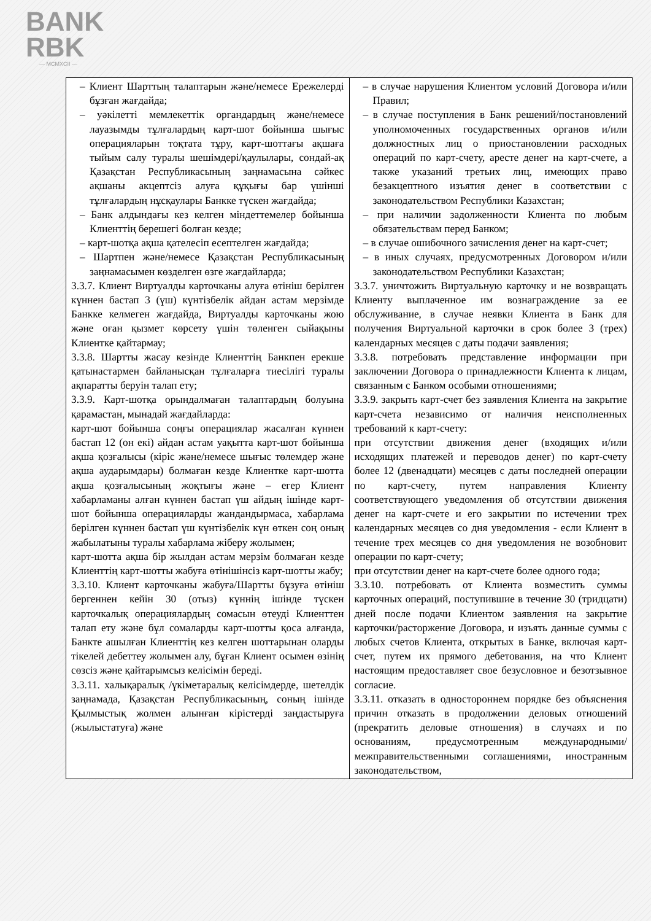BANK
RBK
— MCMXCII —
| – Клиент Шарттың талаптарын және/немесе Ережелерді бұзған жағдайда; – уәкілетті мемлекеттік органдардың және/немесе лауазымды тұлғалардың карт-шот бойынша шығыс операцияларын тоқтата тұру, карт-шоттағы ақшаға тыйым салу туралы шешімдері/қаулылары, сондай-ақ Қазақстан Республикасының заңнамасына сәйкес ақшаны акцептсіз алуға құқығы бар үшінші тұлғалардың нұсқаулары Банкке түскен жағдайда; – Банк алдындағы кез келген міндеттемелер бойынша Клиенттің берешегі болған кезде; – карт-шотқа ақша қателесіп есептелген жағдайда; – Шартпен және/немесе Қазақстан Республикасының заңнамасымен көзделген өзге жағдайларда; 3.3.7. Клиент Виртуалды карточканы алуға өтініш берілген күннен бастап 3 (үш) күнтізбелік айдан астам мерзімде Банкке келмеген жағдайда, Виртуалды карточканы жою және оған қызмет көрсету үшін төленген сыйақыны Клиентке қайтармау; 3.3.8. Шартты жасау кезінде Клиенттің Банкпен ерекше қатынастармен байланысқан тұлғаларға тиесілігі туралы ақпаратты беруін талап ету; 3.3.9. Карт-шотқа орындалмаған талаптардың болуына қарамастан, мынадай жағдайларда: карт-шот бойынша соңғы операциялар жасалған күннен бастап 12 (он екі) айдан астам уақытта карт-шот бойынша ақша қозғалысы (кіріс және/немесе шығыс төлемдер және ақша аударымдары) болмаған кезде Клиентке карт-шотта ақша қозғалысының жоқтығы және – егер Клиент хабарламаны алған күннен бастап үш айдың ішінде карт-шот бойынша операцияларды жандандырмаса, хабарлама берілген күннен бастап үш күнтізбелік күн өткен соң оның жабылатыны туралы хабарлама жіберу жолымен; карт-шотта ақша бір жылдан астам мерзім болмаған кезде Клиенттің карт-шотты жабуға өтінішінсіз карт-шотты жабу; 3.3.10. Клиент карточканы жабуға/Шартты бұзуға өтініш бергеннен кейін 30 (отыз) күннің ішінде түскен карточкалық операциялардың сомасын өтеуді Клиенттен талап ету және бұл сомаларды карт-шотты қоса алғанда, Банкте ашылған Клиенттің кез келген шоттарынан оларды тікелей дебеттеу жолымен алу, бұған Клиент осымен өзінің сөзсіз және қайтарымсыз келісімін береді. 3.3.11. халықаралық /үкіметаралық келісімдерде, шетелдік заңнамада, Қазақстан Республикасының, соның ішінде Қылмыстық жолмен алынған кірістерді заңдастыруға (жылыстатуға) және | – в случае нарушения Клиентом условий Договора и/или Правил; – в случае поступления в Банк решений/постановлений уполномоченных государственных органов и/или должностных лиц о приостановлении расходных операций по карт-счету, аресте денег на карт-счете, а также указаний третьих лиц, имеющих право безакцептного изъятия денег в соответствии с законодательством Республики Казахстан; – при наличии задолженности Клиента по любым обязательствам перед Банком; – в случае ошибочного зачисления денег на карт-счет; – в иных случаях, предусмотренных Договором и/или законодательством Республики Казахстан; 3.3.7. уничтожить Виртуальную карточку и не возвращать Клиенту выплаченное им вознаграждение за ее обслуживание, в случае неявки Клиента в Банк для получения Виртуальной карточки в срок более 3 (трех) календарных месяцев с даты подачи заявления; 3.3.8. потребовать представление информации при заключении Договора о принадлежности Клиента к лицам, связанным с Банком особыми отношениями; 3.3.9. закрыть карт-счет без заявления Клиента на закрытие карт-счета независимо от наличия неисполненных требований к карт-счету: при отсутствии движения денег (входящих и/или исходящих платежей и переводов денег) по карт-счету более 12 (двенадцати) месяцев с даты последней операции по карт-счету, путем направления Клиенту соответствующего уведомления об отсутствии движения денег на карт-счете и его закрытии по истечении трех календарных месяцев со дня уведомления - если Клиент в течение трех месяцев со дня уведомления не возобновит операции по карт-счету; при отсутствии денег на карт-счете более одного года; 3.3.10. потребовать от Клиента возместить суммы карточных операций, поступившие в течение 30 (тридцати) дней после подачи Клиентом заявления на закрытие карточки/расторжение Договора, и изъять данные суммы с любых счетов Клиента, открытых в Банке, включая карт-счет, путем их прямого дебетования, на что Клиент настоящим предоставляет свое безусловное и безотзывное согласие. 3.3.11. отказать в одностороннем порядке без объяснения причин отказать в продолжении деловых отношений (прекратить деловые отношения) в случаях и по основаниям, предусмотренным международными/межправительственными соглашениями, иностранным законодательством, |